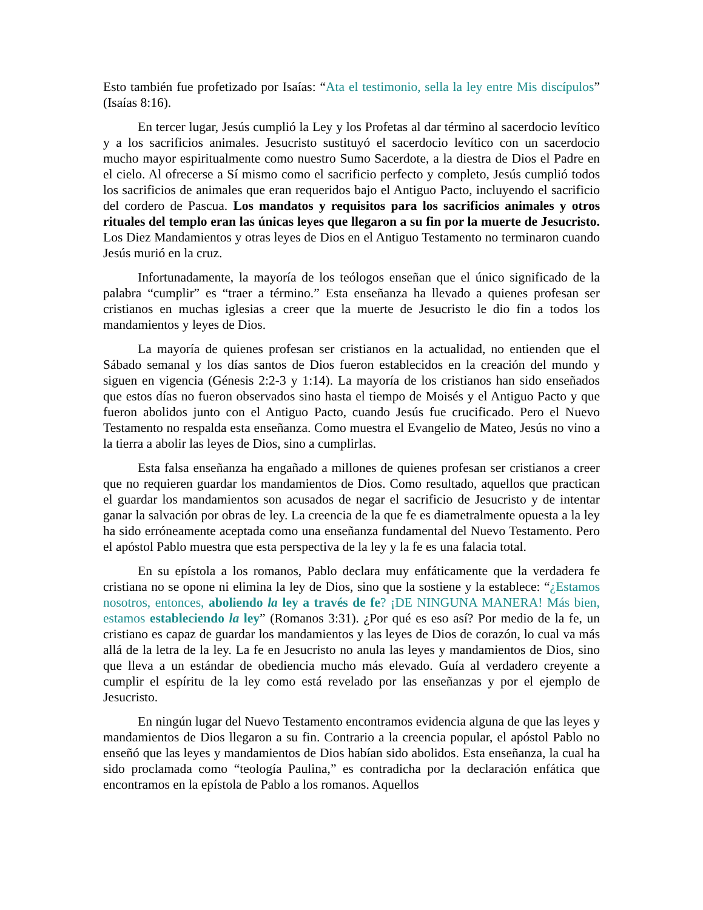Esto también fue profetizado por Isaías: “Ata el testimonio, sella la ley entre Mis discípulos” (Isaías 8:16).
En tercer lugar, Jesús cumplió la Ley y los Profetas al dar término al sacerdocio levítico y a los sacrificios animales. Jesucristo sustituyó el sacerdocio levítico con un sacerdocio mucho mayor espiritualmente como nuestro Sumo Sacerdote, a la diestra de Dios el Padre en el cielo. Al ofrecerse a Sí mismo como el sacrificio perfecto y completo, Jesús cumplió todos los sacrificios de animales que eran requeridos bajo el Antiguo Pacto, incluyendo el sacrificio del cordero de Pascua. Los mandatos y requisitos para los sacrificios animales y otros rituales del templo eran las únicas leyes que llegaron a su fin por la muerte de Jesucristo. Los Diez Mandamientos y otras leyes de Dios en el Antiguo Testamento no terminaron cuando Jesús murió en la cruz.
Infortunadamente, la mayoría de los teólogos enseñan que el único significado de la palabra “cumplir” es “traer a término.” Esta enseñanza ha llevado a quienes profesan ser cristianos en muchas iglesias a creer que la muerte de Jesucristo le dio fin a todos los mandamientos y leyes de Dios.
La mayoría de quienes profesan ser cristianos en la actualidad, no entienden que el Sábado semanal y los días santos de Dios fueron establecidos en la creación del mundo y siguen en vigencia (Génesis 2:2-3 y 1:14). La mayoría de los cristianos han sido enseñados que estos días no fueron observados sino hasta el tiempo de Moisés y el Antiguo Pacto y que fueron abolidos junto con el Antiguo Pacto, cuando Jesús fue crucificado. Pero el Nuevo Testamento no respalda esta enseñanza. Como muestra el Evangelio de Mateo, Jesús no vino a la tierra a abolir las leyes de Dios, sino a cumplirlas.
Esta falsa enseñanza ha engañado a millones de quienes profesan ser cristianos a creer que no requieren guardar los mandamientos de Dios. Como resultado, aquellos que practican el guardar los mandamientos son acusados de negar el sacrificio de Jesucristo y de intentar ganar la salvación por obras de ley. La creencia de la que fe es diametralmente opuesta a la ley ha sido erróneamente aceptada como una enseñanza fundamental del Nuevo Testamento. Pero el apóstol Pablo muestra que esta perspectiva de la ley y la fe es una falacia total.
En su epístola a los romanos, Pablo declara muy enfáticamente que la verdadera fe cristiana no se opone ni elimina la ley de Dios, sino que la sostiene y la establece: “¿Estamos nosotros, entonces, aboliendo la ley a través de fe? ¡DE NINGUNA MANERA! Más bien, estamos estableciendo la ley” (Romanos 3:31). ¿Por qué es eso así? Por medio de la fe, un cristiano es capaz de guardar los mandamientos y las leyes de Dios de corazón, lo cual va más allá de la letra de la ley. La fe en Jesucristo no anula las leyes y mandamientos de Dios, sino que lleva a un estándar de obediencia mucho más elevado. Guía al verdadero creyente a cumplir el espíritu de la ley como está revelado por las enseñanzas y por el ejemplo de Jesucristo.
En ningún lugar del Nuevo Testamento encontramos evidencia alguna de que las leyes y mandamientos de Dios llegaron a su fin. Contrario a la creencia popular, el apóstol Pablo no enseñó que las leyes y mandamientos de Dios habían sido abolidos. Esta enseñanza, la cual ha sido proclamada como “teología Paulina,” es contradicha por la declaración enfática que encontramos en la epístola de Pablo a los romanos. Aquellos